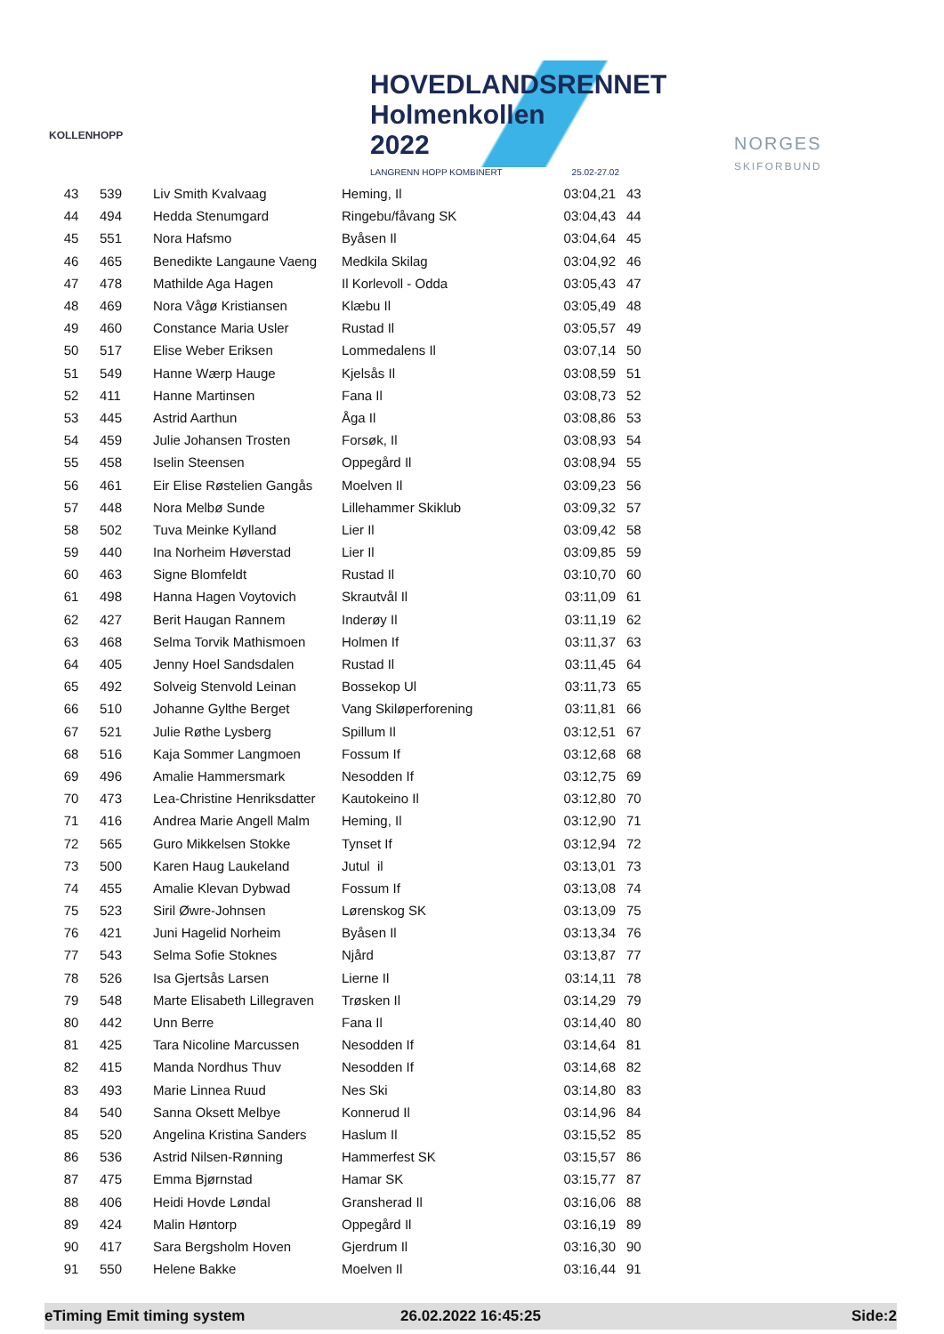KOLLENHOPP
HOVEDLANDSRENNET
Holmenkollen 2022
LANGRENN HOPP KOMBINERT 25.02-27.02
NORGES
SKIFORBUND
| 43 | 539 | Liv Smith Kvalvaag | Heming, Il | 03:04,21 | 43 |
| 44 | 494 | Hedda Stenumgard | Ringebu/fåvang SK | 03:04,43 | 44 |
| 45 | 551 | Nora Hafsmo | Byåsen Il | 03:04,64 | 45 |
| 46 | 465 | Benedikte Langaune Vaeng | Medkila Skilag | 03:04,92 | 46 |
| 47 | 478 | Mathilde Aga Hagen | Il Korlevoll - Odda | 03:05,43 | 47 |
| 48 | 469 | Nora Vågø Kristiansen | Klæbu Il | 03:05,49 | 48 |
| 49 | 460 | Constance Maria Usler | Rustad Il | 03:05,57 | 49 |
| 50 | 517 | Elise Weber Eriksen | Lommedalens Il | 03:07,14 | 50 |
| 51 | 549 | Hanne Wærp Hauge | Kjelsås Il | 03:08,59 | 51 |
| 52 | 411 | Hanne Martinsen | Fana Il | 03:08,73 | 52 |
| 53 | 445 | Astrid Aarthun | Åga Il | 03:08,86 | 53 |
| 54 | 459 | Julie Johansen Trosten | Forsøk, Il | 03:08,93 | 54 |
| 55 | 458 | Iselin Steensen | Oppegård Il | 03:08,94 | 55 |
| 56 | 461 | Eir Elise Røstelien Gangås | Moelven Il | 03:09,23 | 56 |
| 57 | 448 | Nora Melbø Sunde | Lillehammer Skiklub | 03:09,32 | 57 |
| 58 | 502 | Tuva Meinke Kylland | Lier Il | 03:09,42 | 58 |
| 59 | 440 | Ina Norheim Høverstad | Lier Il | 03:09,85 | 59 |
| 60 | 463 | Signe Blomfeldt | Rustad Il | 03:10,70 | 60 |
| 61 | 498 | Hanna Hagen Voytovich | Skrautvål Il | 03:11,09 | 61 |
| 62 | 427 | Berit Haugan Rannem | Inderøy Il | 03:11,19 | 62 |
| 63 | 468 | Selma Torvik Mathismoen | Holmen If | 03:11,37 | 63 |
| 64 | 405 | Jenny Hoel Sandsdalen | Rustad Il | 03:11,45 | 64 |
| 65 | 492 | Solveig Stenvold Leinan | Bossekop Ul | 03:11,73 | 65 |
| 66 | 510 | Johanne Gylthe Berget | Vang Skiløperforening | 03:11,81 | 66 |
| 67 | 521 | Julie Røthe Lysberg | Spillum Il | 03:12,51 | 67 |
| 68 | 516 | Kaja Sommer Langmoen | Fossum If | 03:12,68 | 68 |
| 69 | 496 | Amalie Hammersmark | Nesodden If | 03:12,75 | 69 |
| 70 | 473 | Lea-Christine Henriksdatter | Kautokeino Il | 03:12,80 | 70 |
| 71 | 416 | Andrea Marie Angell Malm | Heming, Il | 03:12,90 | 71 |
| 72 | 565 | Guro Mikkelsen Stokke | Tynset If | 03:12,94 | 72 |
| 73 | 500 | Karen Haug Laukeland | Jutul il | 03:13,01 | 73 |
| 74 | 455 | Amalie Klevan Dybwad | Fossum If | 03:13,08 | 74 |
| 75 | 523 | Siril Øwre-Johnsen | Lørenskog SK | 03:13,09 | 75 |
| 76 | 421 | Juni Hagelid Norheim | Byåsen Il | 03:13,34 | 76 |
| 77 | 543 | Selma Sofie Stoknes | Njård | 03:13,87 | 77 |
| 78 | 526 | Isa Gjertsås Larsen | Lierne Il | 03:14,11 | 78 |
| 79 | 548 | Marte Elisabeth Lillegraven | Trøsken Il | 03:14,29 | 79 |
| 80 | 442 | Unn Berre | Fana Il | 03:14,40 | 80 |
| 81 | 425 | Tara Nicoline Marcussen | Nesodden If | 03:14,64 | 81 |
| 82 | 415 | Manda Nordhus Thuv | Nesodden If | 03:14,68 | 82 |
| 83 | 493 | Marie Linnea Ruud | Nes Ski | 03:14,80 | 83 |
| 84 | 540 | Sanna Oksett Melbye | Konnerud Il | 03:14,96 | 84 |
| 85 | 520 | Angelina Kristina Sanders | Haslum Il | 03:15,52 | 85 |
| 86 | 536 | Astrid Nilsen-Rønning | Hammerfest SK | 03:15,57 | 86 |
| 87 | 475 | Emma Bjørnstad | Hamar SK | 03:15,77 | 87 |
| 88 | 406 | Heidi Hovde Løndal | Gransherad Il | 03:16,06 | 88 |
| 89 | 424 | Malin Høntorp | Oppegård Il | 03:16,19 | 89 |
| 90 | 417 | Sara Bergsholm Hoven | Gjerdrum Il | 03:16,30 | 90 |
| 91 | 550 | Helene Bakke | Moelven Il | 03:16,44 | 91 |
eTiming Emit timing system 26.02.2022 16:45:25 Side:2